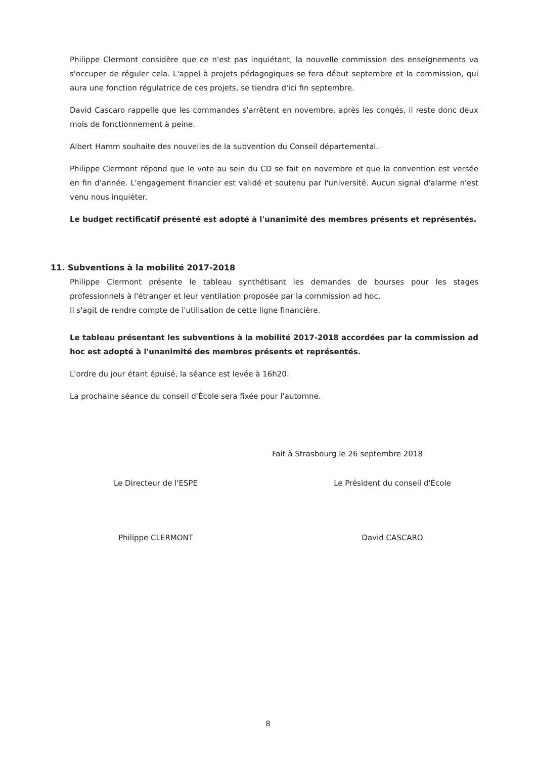Philippe Clermont considère que ce n'est pas inquiétant, la nouvelle commission des enseignements va s'occuper de réguler cela. L'appel à projets pédagogiques se fera début septembre et la commission, qui aura une fonction régulatrice de ces projets, se tiendra d'ici fin septembre.
David Cascaro rappelle que les commandes s'arrêtent en novembre, après les congés, il reste donc deux mois de fonctionnement à peine.
Albert Hamm souhaite des nouvelles de la subvention du Conseil départemental.
Philippe Clermont répond que le vote au sein du CD se fait en novembre et que la convention est versée en fin d'année. L'engagement financier est validé et soutenu par l'université. Aucun signal d'alarme n'est venu nous inquiéter.
Le budget rectificatif présenté est adopté à l'unanimité des membres présents et représentés.
11. Subventions à la mobilité 2017-2018
Philippe Clermont présente le tableau synthétisant les demandes de bourses pour les stages professionnels à l'étranger et leur ventilation proposée par la commission ad hoc.
Il s'agit de rendre compte de l'utilisation de cette ligne financière.
Le tableau présentant les subventions à la mobilité 2017-2018 accordées par la commission ad hoc est adopté à l'unanimité des membres présents et représentés.
L'ordre du jour étant épuisé, la séance est levée à 16h20.
La prochaine séance du conseil d'École sera fixée pour l'automne.
Fait à Strasbourg le 26 septembre 2018
Le Directeur de l'ESPE
Philippe CLERMONT
Le Président du conseil d'École
David CASCARO
8